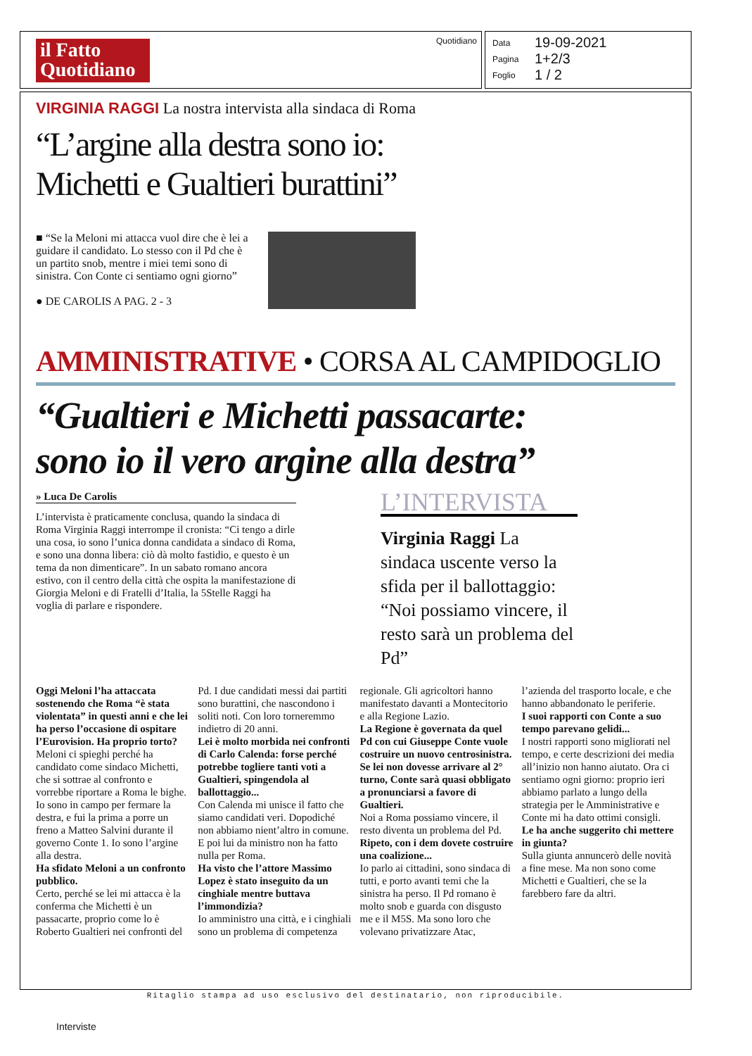il Fatto Quotidiano
Quotidiano
Data 19-09-2021
Pagina 1+2/3
Foglio 1 / 2
VIRGINIA RAGGI La nostra intervista alla sindaca di Roma
“L’argine alla destra sono io:
Michetti e Gualtieri burattini”
■ “Se la Meloni mi attacca vuol dire che è lei a guidare il candidato. Lo stesso con il Pd che è un partito snob, mentre i miei temi sono di sinistra. Con Conte ci sentiamo ogni giorno”
● DE CAROLIS A PAG. 2 - 3
AMMINISTRATIVE • CORSA AL CAMPIDOGLIO
“Gualtieri e Michetti passacarte:
sono io il vero argine alla destra”
» Luca De Carolis
L’intervista è praticamente conclusa, quando la sindaca di Roma Virginia Raggi interrompe il cronista: “Ci tengo a dirle una cosa, io sono l’unica donna candidata a sindaco di Roma, e sono una donna libera: ciò dà molto fastidio, e questo è un tema da non dimenticare”. In un sabato romano ancora estivo, con il centro della città che ospita la manifestazione di Giorgia Meloni e di Fratelli d’Italia, la 5Stelle Raggi ha voglia di parlare e rispondere.
L’INTERVISTA
Virginia Raggi La sindaca uscente verso la sfida per il ballottaggio: “Noi possiamo vincere, il resto sarà un problema del Pd”
Oggi Meloni l’ha attaccata sostenendo che Roma “è stata violentata” in questi anni e che lei ha perso l’occasione di ospitare l’Eurovision. Ha proprio torto?
Meloni ci spieghi perché ha candidato come sindaco Michetti, che si sottrae al confronto e vorrebbe riportare a Roma le bighe. Io sono in campo per fermare la destra, e fui la prima a porre un freno a Matteo Salvini durante il governo Conte 1. Io sono l’argine alla destra.
Ha sfidato Meloni a un confronto pubblico.
Certo, perché se lei mi attacca è la conferma che Michetti è un passacarte, proprio come lo è Roberto Gualtieri nei confronti del Pd. I due candidati messi dai partiti sono burattini, che nascondono i soliti noti. Con loro torneremmo indietro di 20 anni.
Lei è molto morbida nei confronti di Carlo Calenda: forse perché potrebbe togliere tanti voti a Gualtieri, spingendola al ballottaggio...
Con Calenda mi unisce il fatto che siamo candidati veri. Dopodiché non abbiamo nient’altro in comune. E poi lui da ministro non ha fatto nulla per Roma.
Ha visto che l’attore Massimo Lopez è stato inseguito da un cinghiale mentre buttava l’immondizia?
Io amministro una città, e i cinghiali sono un problema di competenza regionale. Gli agricoltori hanno manifestato davanti a Montecitorio e alla Regione Lazio.
La Regione è governata da quel Pd con cui Giuseppe Conte vuole costruire un nuovo centrosinistra. Se lei non dovesse arrivare al 2° turno, Conte sarà quasi obbligato a pronunciarsi a favore di Gualtieri.
Noi a Roma possiamo vincere, il resto diventa un problema del Pd.
Ripeto, con i dem dovete costruire una coalizione...
Io parlo ai cittadini, sono sindaca di tutti, e porto avanti temi che la sinistra ha perso. Il Pd romano è molto snob e guarda con disgusto me e il M5S. Ma sono loro che volevano privatizzare Atac, l’azienda del trasporto locale, e che hanno abbandonato le periferie.
I suoi rapporti con Conte a suo tempo parevano gelidi...
I nostri rapporti sono migliorati nel tempo, e certe descrizioni dei media all’inizio non hanno aiutato. Ora ci sentiamo ogni giorno: proprio ieri abbiamo parlato a lungo della strategia per le Amministrative e Conte mi ha dato ottimi consigli.
Le ha anche suggerito chi mettere in giunta?
Sulla giunta annuncerò delle novità a fine mese. Ma non sono come Michetti e Gualtieri, che se la farebbero fare da altri.
Ritaglio stampa ad uso esclusivo del destinatario, non riproducibile.
Interviste